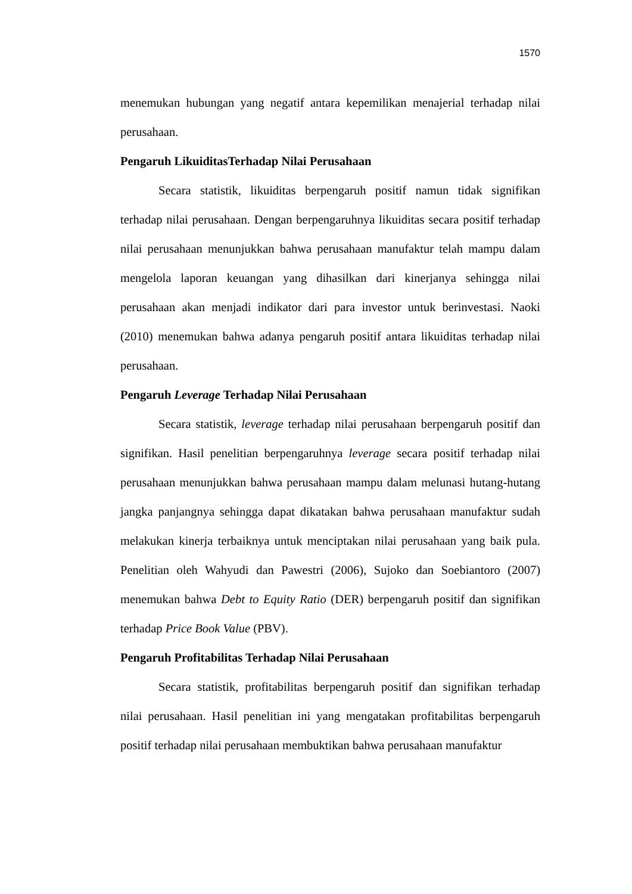1570
menemukan hubungan yang negatif antara kepemilikan menajerial terhadap nilai perusahaan.
Pengaruh LikuiditasTerhadap Nilai Perusahaan
Secara statistik, likuiditas berpengaruh positif namun tidak signifikan terhadap nilai perusahaan. Dengan berpengaruhnya likuiditas secara positif terhadap nilai perusahaan menunjukkan bahwa perusahaan manufaktur telah mampu dalam mengelola laporan keuangan yang dihasilkan dari kinerjanya sehingga nilai perusahaan akan menjadi indikator dari para investor untuk berinvestasi. Naoki (2010) menemukan bahwa adanya pengaruh positif antara likuiditas terhadap nilai perusahaan.
Pengaruh Leverage Terhadap Nilai Perusahaan
Secara statistik, leverage terhadap nilai perusahaan berpengaruh positif dan signifikan. Hasil penelitian berpengaruhnya leverage secara positif terhadap nilai perusahaan menunjukkan bahwa perusahaan mampu dalam melunasi hutang-hutang jangka panjangnya sehingga dapat dikatakan bahwa perusahaan manufaktur sudah melakukan kinerja terbaiknya untuk menciptakan nilai perusahaan yang baik pula. Penelitian oleh Wahyudi dan Pawestri (2006), Sujoko dan Soebiantoro (2007) menemukan bahwa Debt to Equity Ratio (DER) berpengaruh positif dan signifikan terhadap Price Book Value (PBV).
Pengaruh Profitabilitas Terhadap Nilai Perusahaan
Secara statistik, profitabilitas berpengaruh positif dan signifikan terhadap nilai perusahaan. Hasil penelitian ini yang mengatakan profitabilitas berpengaruh positif terhadap nilai perusahaan membuktikan bahwa perusahaan manufaktur